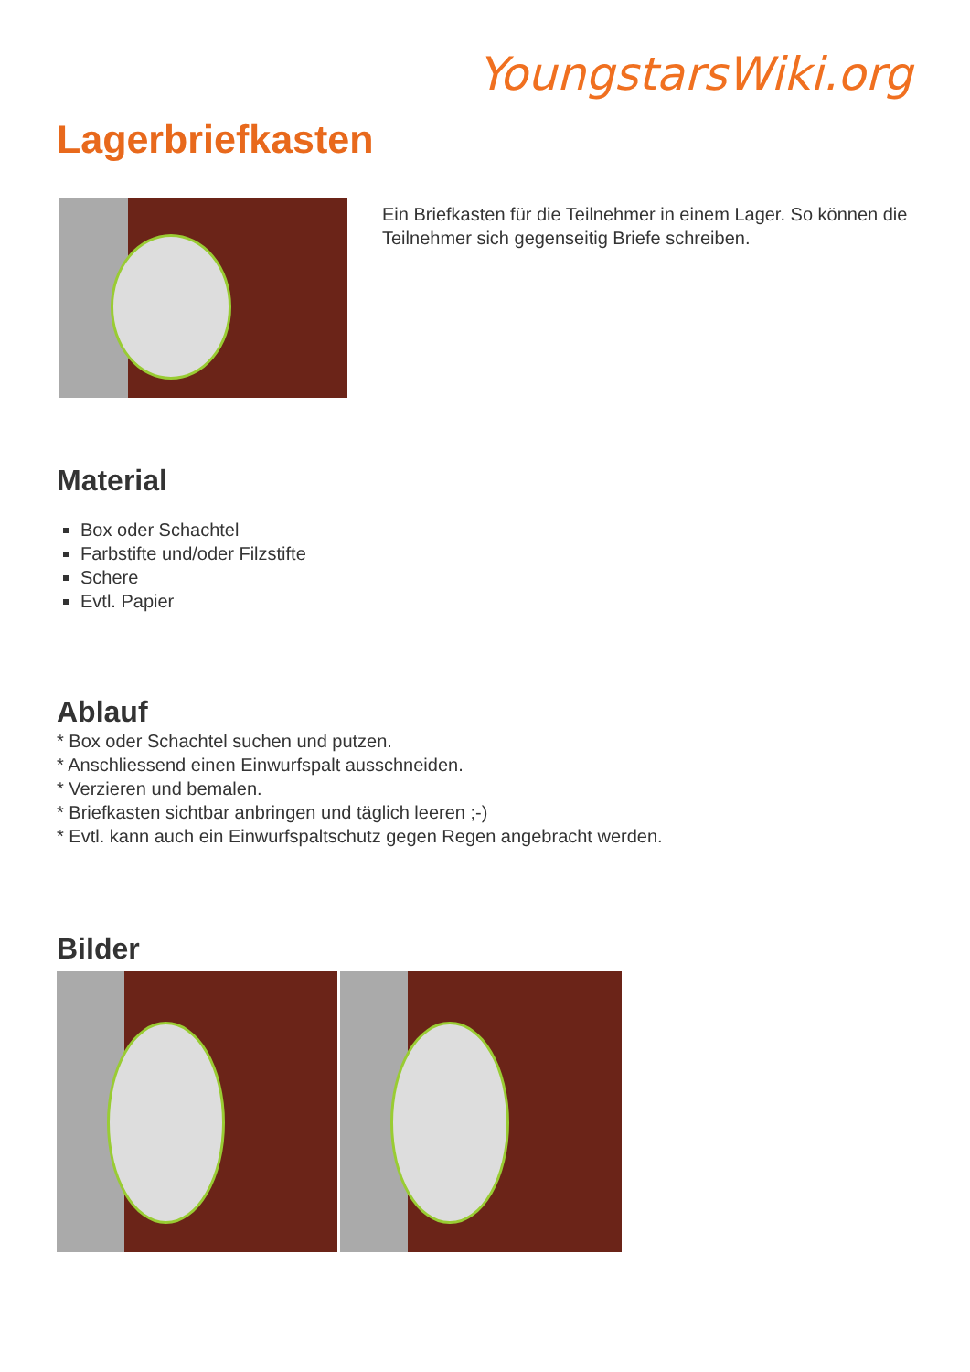YoungstarsWiki.org
Lagerbriefkasten
Ein Briefkasten für die Teilnehmer in einem Lager. So können die Teilnehmer sich gegenseitig Briefe schreiben.
Material
Box oder Schachtel
Farbstifte und/oder Filzstifte
Schere
Evtl. Papier
Ablauf
* Box oder Schachtel suchen und putzen.
* Anschliessend einen Einwurfspalt ausschneiden.
* Verzieren und bemalen.
* Briefkasten sichtbar anbringen und täglich leeren ;-)
* Evtl. kann auch ein Einwurfspaltschutz gegen Regen angebracht werden.
Bilder